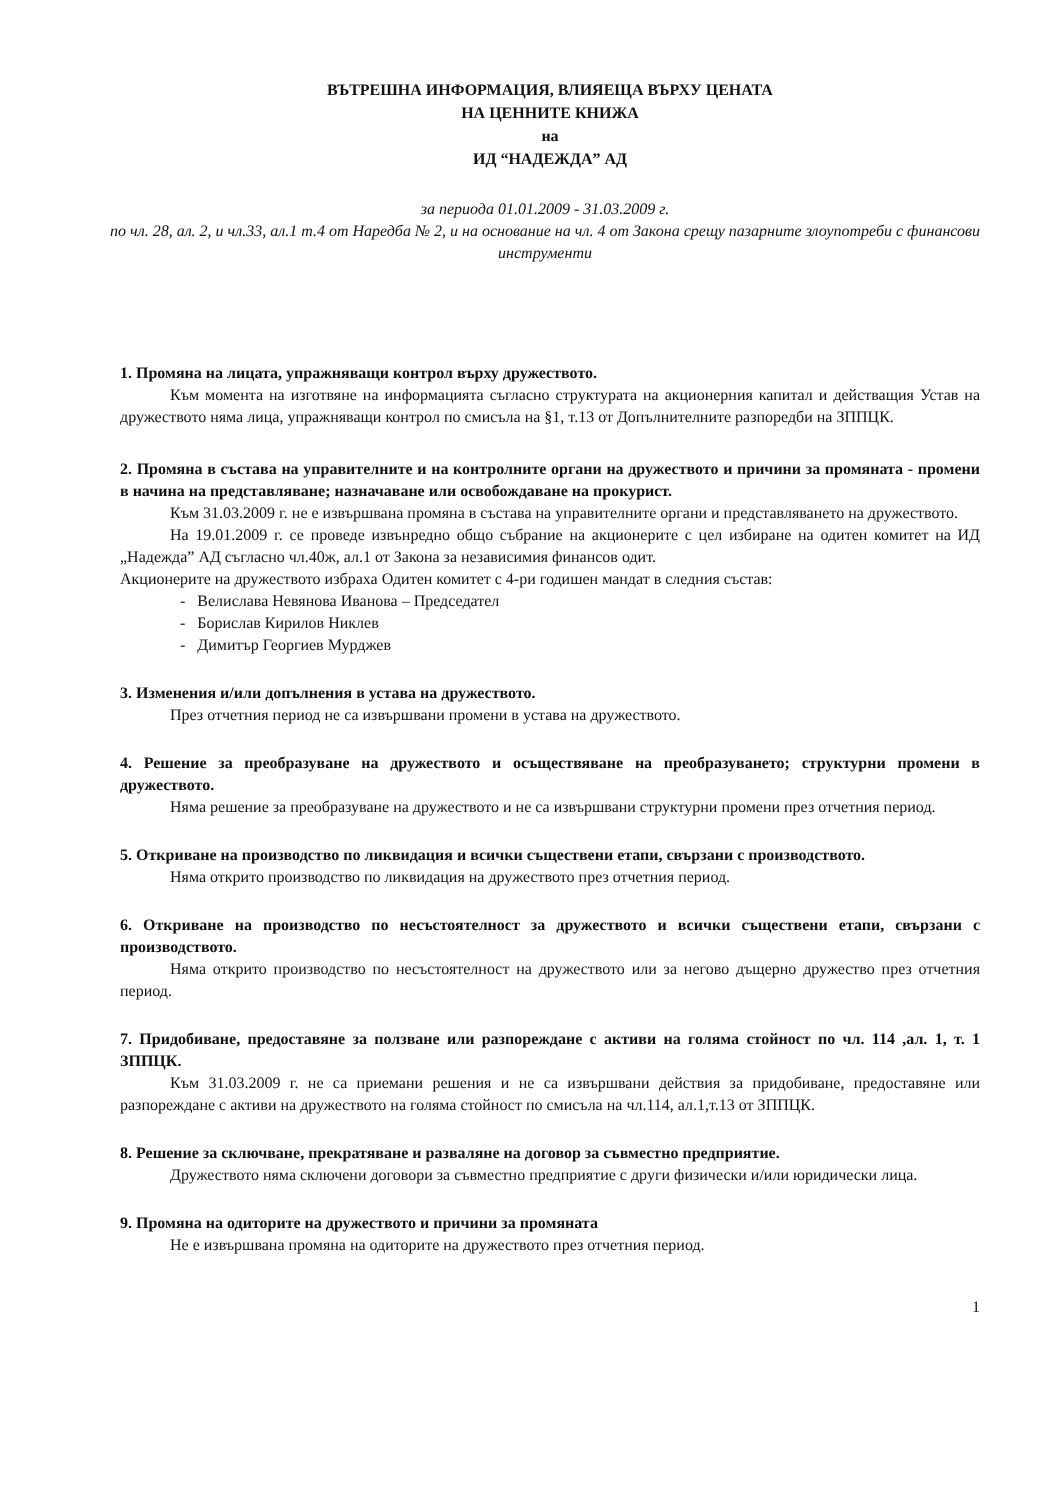ВЪТРЕШНА ИНФОРМАЦИЯ, ВЛИЯЕЩА ВЪРХУ ЦЕНАТА
НА ЦЕННИТЕ КНИЖА
на
ИД “НАДЕЖДА” АД
за периода 01.01.2009 - 31.03.2009 г.
по чл. 28, ал. 2, и чл.33, ал.1 т.4 от Наредба № 2, и на основание на чл. 4 от Закона срещу пазарните злоупотреби с финансови инструменти
1. Промяна на лицата, упражняващи контрол върху дружеството.
Към момента на изготвяне на информацията съгласно структурата на акционерния капитал и действащия Устав на дружеството няма лица, упражняващи контрол по смисъла на §1, т.13 от Допълнителните разпоредби на ЗППЦК.
2. Промяна в състава на управителните и на контролните органи на дружеството и причини за промяната - промени в начина на представляване; назначаване или освобождаване на прокурист.
Към 31.03.2009 г. не е извършвана промяна в състава на управителните органи и представляването на дружеството.
На 19.01.2009 г. се проведе извънредно общо събрание на акционерите с цел избиране на одитен комитет на ИД „Надежда” АД съгласно чл.40ж, ал.1 от Закона за независимия финансов одит.
Акционерите на дружеството избраха Одитен комитет с 4-ри годишен мандат в следния състав:
- Велислава Невянова Иванова – Председател
- Борислав Кирилов Никлев
- Димитър Георгиев Мурджев
3. Изменения и/или допълнения в устава на дружеството.
През отчетния период не са извършвани промени в устава на дружеството.
4. Решение за преобразуване на дружеството и осъществяване на преобразуването; структурни промени в дружеството.
Няма решение за преобразуване на дружеството и не са извършвани структурни промени през отчетния период.
5. Откриване на производство по ликвидация и всички съществени етапи, свързани с производството.
Няма открито производство по ликвидация на дружеството през отчетния период.
6. Откриване на производство по несъстоятелност за дружеството и всички съществени етапи, свързани с производството.
Няма открито производство по несъстоятелност на дружеството или за негово дъщерно дружество през отчетния период.
7. Придобиване, предоставяне за ползване или разпореждане с активи на голяма стойност по чл. 114 ,ал. 1, т. 1 ЗППЦК.
Към 31.03.2009 г. не са приемани решения и не са извършвани действия за придобиване, предоставяне или разпореждане с активи на дружеството на голяма стойност по смисъла на чл.114, ал.1,т.13 от ЗППЦК.
8. Решение за сключване, прекратяване и разваляне на договор за съвместно предприятие.
Дружеството няма сключени договори за съвместно предприятие с други физически и/или юридически лица.
9. Промяна на одиторите на дружеството и причини за промяната
Не е извършвана промяна на одиторите на дружеството през отчетния период.
1